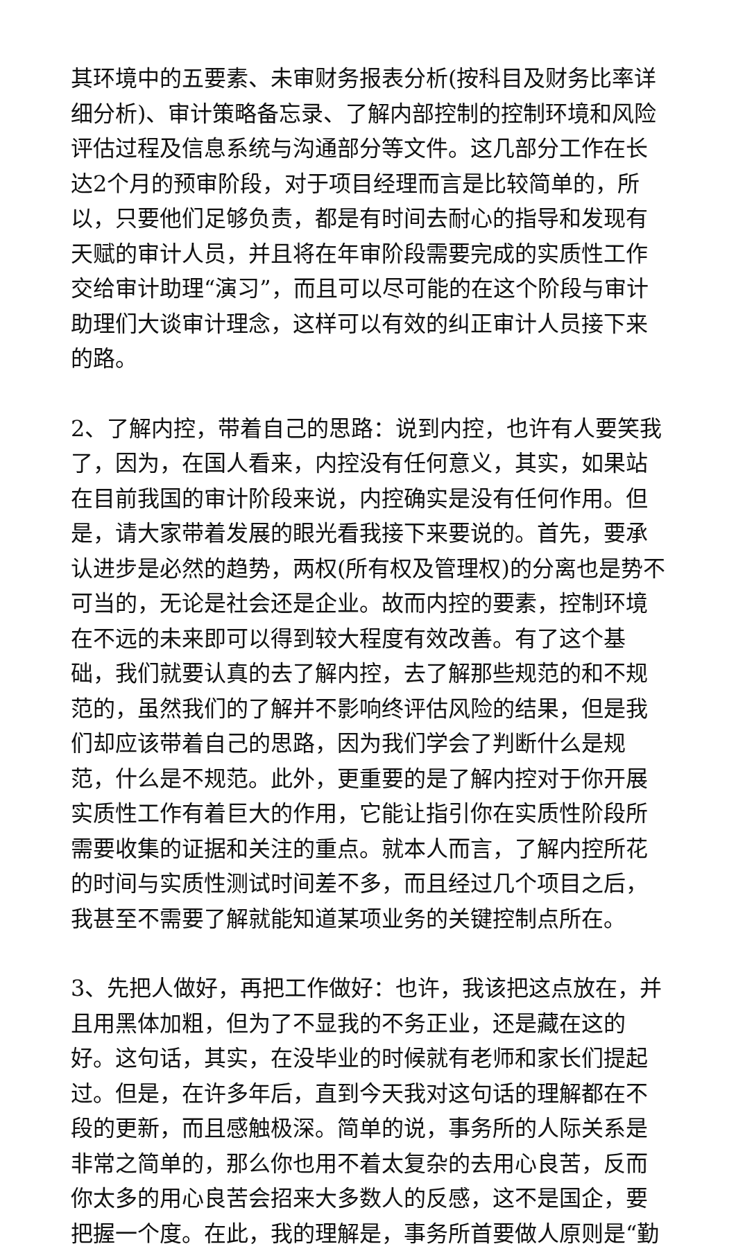其环境中的五要素、未审财务报表分析(按科目及财务比率详细分析)、审计策略备忘录、了解内部控制的控制环境和风险评估过程及信息系统与沟通部分等文件。这几部分工作在长达2个月的预审阶段，对于项目经理而言是比较简单的，所以，只要他们足够负责，都是有时间去耐心的指导和发现有天赋的审计人员，并且将在年审阶段需要完成的实质性工作交给审计助理“演习”，而且可以尽可能的在这个阶段与审计助理们大谈审计理念，这样可以有效的纠正审计人员接下来的路。
2、了解内控，带着自己的思路：说到内控，也许有人要笑我了，因为，在国人看来，内控没有任何意义，其实，如果站在目前我国的审计阶段来说，内控确实是没有任何作用。但是，请大家带着发展的眼光看我接下来要说的。首先，要承认进步是必然的趋势，两权(所有权及管理权)的分离也是势不可当的，无论是社会还是企业。故而内控的要素，控制环境在不远的未来即可以得到较大程度有效改善。有了这个基础，我们就要认真的去了解内控，去了解那些规范的和不规范的，虽然我们的了解并不影响终评估风险的结果，但是我们却应该带着自己的思路，因为我们学会了判断什么是规范，什么是不规范。此外，更重要的是了解内控对于你开展实质性工作有着巨大的作用，它能让指引你在实质性阶段所需要收集的证据和关注的重点。就本人而言，了解内控所花的时间与实质性测试时间差不多，而且经过几个项目之后，我甚至不需要了解就能知道某项业务的关键控制点所在。
3、先把人做好，再把工作做好：也许，我该把这点放在，并且用黑体加粗，但为了不显我的不务正业，还是藏在这的好。这句话，其实，在没毕业的时候就有老师和家长们提起过。但是，在许多年后，直到今天我对这句话的理解都在不段的更新，而且感触极深。简单的说，事务所的人际关系是非常之简单的，那么你也用不着太复杂的去用心良苦，反而你太多的用心良苦会招来大多数人的反感，这不是国企，要把握一个度。在此，我的理解是，事务所首要做人原则是“勤